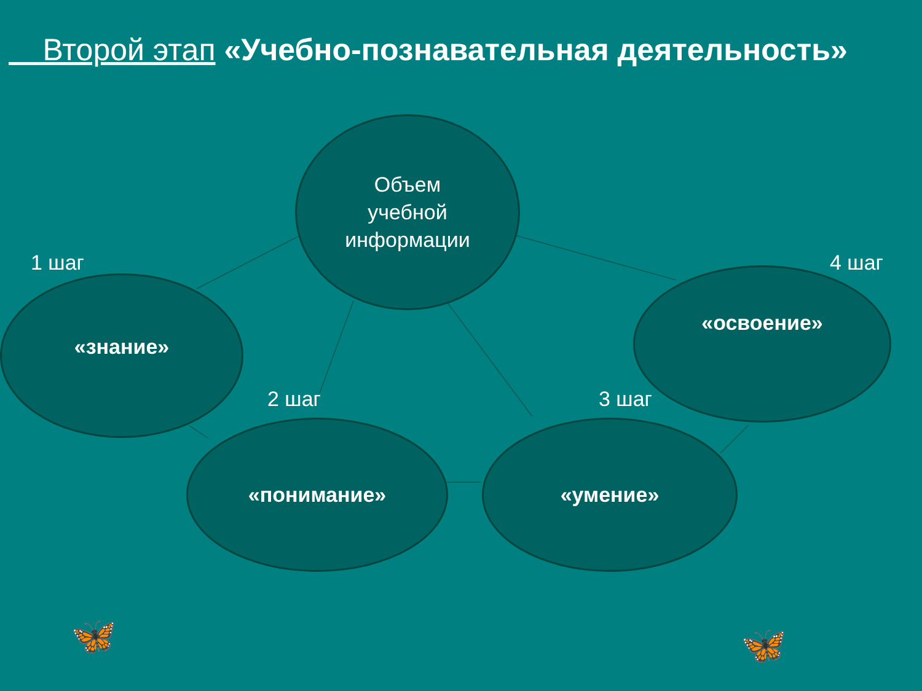Второй этап «Учебно-познавательная деятельность»
Объем
учебной
информации
1 шаг
«знание»
4 шаг
«освоение»
2 шаг
«понимание»
3 шаг
«умение»
🦋 🦋